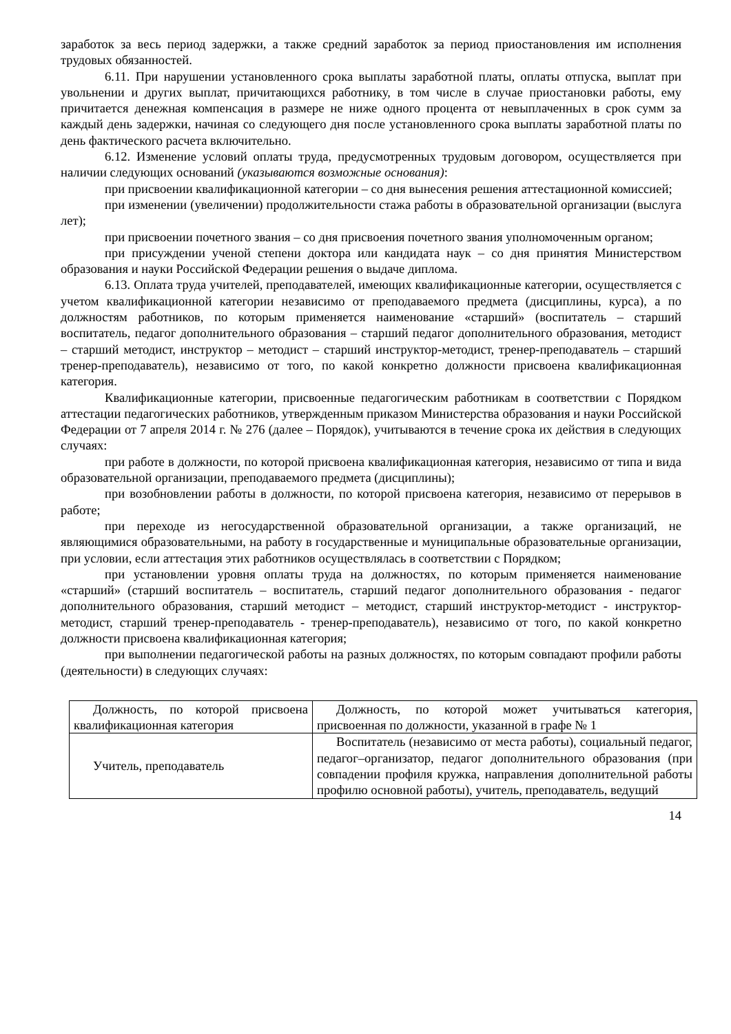заработок за весь период задержки, а также средний заработок за период приостановления им исполнения трудовых обязанностей.
6.11. При нарушении установленного срока выплаты заработной платы, оплаты отпуска, выплат при увольнении и других выплат, причитающихся работнику, в том числе в случае приостановки работы, ему причитается денежная компенсация в размере не ниже одного процента от невыплаченных в срок сумм за каждый день задержки, начиная со следующего дня после установленного срока выплаты заработной платы по день фактического расчета включительно.
6.12. Изменение условий оплаты труда, предусмотренных трудовым договором, осуществляется при наличии следующих оснований (указываются возможные основания):
при присвоении квалификационной категории – со дня вынесения решения аттестационной комиссией;
при изменении (увеличении) продолжительности стажа работы в образовательной организации (выслуга лет);
при присвоении почетного звания – со дня присвоения почетного звания уполномоченным органом;
при присуждении ученой степени доктора или кандидата наук – со дня принятия Министерством образования и науки Российской Федерации решения о выдаче диплома.
6.13. Оплата труда учителей, преподавателей, имеющих квалификационные категории, осуществляется с учетом квалификационной категории независимо от преподаваемого предмета (дисциплины, курса), а по должностям работников, по которым применяется наименование «старший» (воспитатель – старший воспитатель, педагог дополнительного образования – старший педагог дополнительного образования, методист – старший методист, инструктор – методист – старший инструктор-методист, тренер-преподаватель – старший тренер-преподаватель), независимо от того, по какой конкретно должности присвоена квалификационная категория.
Квалификационные категории, присвоенные педагогическим работникам в соответствии с Порядком аттестации педагогических работников, утвержденным приказом Министерства образования и науки Российской Федерации от 7 апреля 2014 г. № 276 (далее – Порядок), учитываются в течение срока их действия в следующих случаях:
при работе в должности, по которой присвоена квалификационная категория, независимо от типа и вида образовательной организации, преподаваемого предмета (дисциплины);
при возобновлении работы в должности, по которой присвоена категория, независимо от перерывов в работе;
при переходе из негосударственной образовательной организации, а также организаций, не являющимися образовательными, на работу в государственные и муниципальные образовательные организации, при условии, если аттестация этих работников осуществлялась в соответствии с Порядком;
при установлении уровня оплаты труда на должностях, по которым применяется наименование «старший» (старший воспитатель – воспитатель, старший педагог дополнительного образования - педагог дополнительного образования, старший методист – методист, старший инструктор-методист - инструктор-методист, старший тренер-преподаватель - тренер-преподаватель), независимо от того, по какой конкретно должности присвоена квалификационная категория;
при выполнении педагогической работы на разных должностях, по которым совпадают профили работы (деятельности) в следующих случаях:
| Должность, по которой присвоена квалификационная категория | Должность, по которой может учитываться категория, присвоенная по должности, указанной в графе № 1 |
| Учитель, преподаватель | Воспитатель (независимо от места работы), социальный педагог, педагог–организатор, педагог дополнительного образования (при совпадении профиля кружка, направления дополнительной работы профилю основной работы), учитель, преподаватель, ведущий |
14